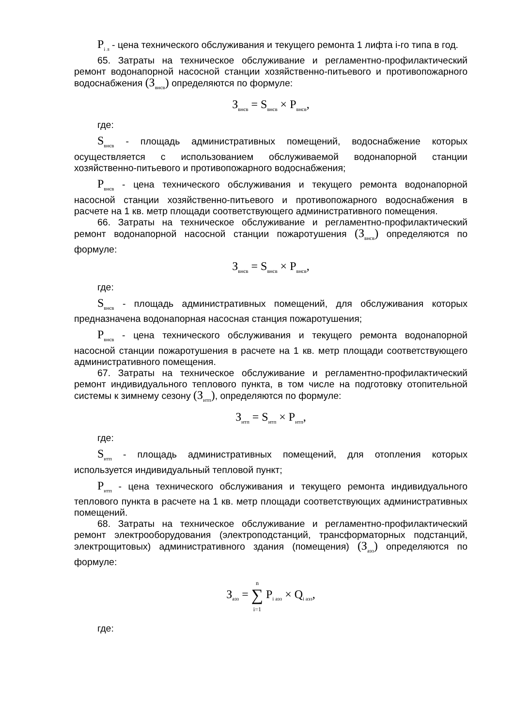P<sub>i л</sub> - цена технического обслуживания и текущего ремонта 1 лифта i-го типа в год.
65. Затраты на техническое обслуживание и регламентно-профилактический ремонт водонапорной насосной станции хозяйственно-питьевого и противопожарного водоснабжения (З<sub>внсв</sub>) определяются по формуле:
З<sub>внсв</sub> = S<sub>внсв</sub> × P<sub>внсв</sub>,
где:
S<sub>внсв</sub> - площадь административных помещений, водоснабжение которых осуществляется с использованием обслуживаемой водонапорной станции хозяйственно-питьевого и противопожарного водоснабжения;
P<sub>внсв</sub> - цена технического обслуживания и текущего ремонта водонапорной насосной станции хозяйственно-питьевого и противопожарного водоснабжения в расчете на 1 кв. метр площади соответствующего административного помещения.
66. Затраты на техническое обслуживание и регламентно-профилактический ремонт водонапорной насосной станции пожаротушения (З<sub>внсв</sub>) определяются по формуле:
З<sub>внсв</sub> = S<sub>внсв</sub> × P<sub>внсв</sub>,
где:
S<sub>внсв</sub> - площадь административных помещений, для обслуживания которых предназначена водонапорная насосная станция пожаротушения;
P<sub>внсв</sub> - цена технического обслуживания и текущего ремонта водонапорной насосной станции пожаротушения в расчете на 1 кв. метр площади соответствующего административного помещения.
67. Затраты на техническое обслуживание и регламентно-профилактический ремонт индивидуального теплового пункта, в том числе на подготовку отопительной системы к зимнему сезону (З<sub>итп</sub>), определяются по формуле:
З<sub>итп</sub> = S<sub>итп</sub> × P<sub>итп</sub>,
где:
S<sub>итп</sub> - площадь административных помещений, для отопления которых используется индивидуальный тепловой пункт;
P<sub>итп</sub> - цена технического обслуживания и текущего ремонта индивидуального теплового пункта в расчете на 1 кв. метр площади соответствующих административных помещений.
68. Затраты на техническое обслуживание и регламентно-профилактический ремонт электрооборудования (электроподстанций, трансформаторных подстанций, электрощитовых) административного здания (помещения) (З<sub>аэз</sub>) определяются по формуле:
З<sub>аэз</sub> = n
∑
i=1 P<sub>i аэз</sub> × Q<sub>i аэз</sub>,
где: